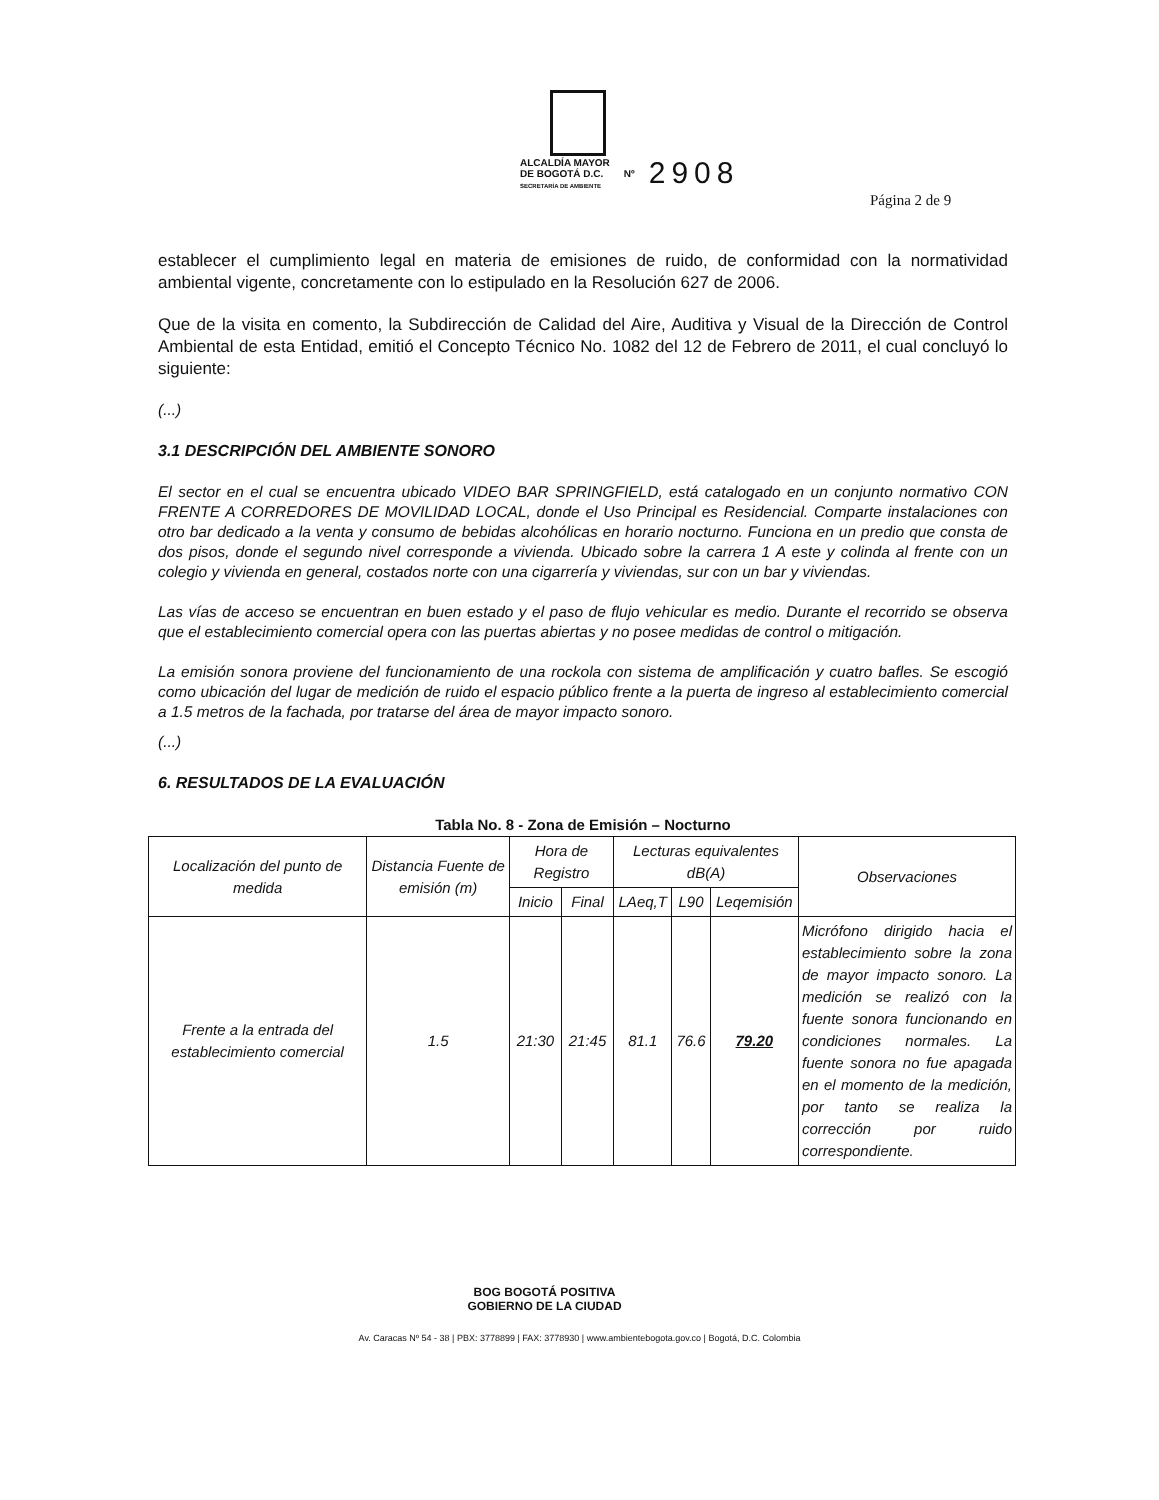ALCALDÍA MAYOR
DE BOGOTÁ D.C.
SECRETARÍA DE AMBIENTE Nº 2908
Página 2 de 9
establecer el cumplimiento legal en materia de emisiones de ruido, de conformidad con la normatividad ambiental vigente, concretamente con lo estipulado en la Resolución 627 de 2006.
Que de la visita en comento, la Subdirección de Calidad del Aire, Auditiva y Visual de la Dirección de Control Ambiental de esta Entidad, emitió el Concepto Técnico No. 1082 del 12 de Febrero de 2011, el cual concluyó lo siguiente:
(...)
3.1 DESCRIPCIÓN DEL AMBIENTE SONORO
El sector en el cual se encuentra ubicado VIDEO BAR SPRINGFIELD, está catalogado en un conjunto normativo CON FRENTE A CORREDORES DE MOVILIDAD LOCAL, donde el Uso Principal es Residencial. Comparte instalaciones con otro bar dedicado a la venta y consumo de bebidas alcohólicas en horario nocturno. Funciona en un predio que consta de dos pisos, donde el segundo nivel corresponde a vivienda. Ubicado sobre la carrera 1 A este y colinda al frente con un colegio y vivienda en general, costados norte con una cigarrería y viviendas, sur con un bar y viviendas.
Las vías de acceso se encuentran en buen estado y el paso de flujo vehicular es medio. Durante el recorrido se observa que el establecimiento comercial opera con las puertas abiertas y no posee medidas de control o mitigación.
La emisión sonora proviene del funcionamiento de una rockola con sistema de amplificación y cuatro bafles. Se escogió como ubicación del lugar de medición de ruido el espacio público frente a la puerta de ingreso al establecimiento comercial a 1.5 metros de la fachada, por tratarse del área de mayor impacto sonoro.
(...)
6. RESULTADOS DE LA EVALUACIÓN
Tabla No. 8 - Zona de Emisión – Nocturno
| Localización del punto de medida | Distancia Fuente de emisión (m) | Hora de Registro | | Lecturas equivalentes dB(A) | | | Observaciones |
| --- | --- | --- | --- | --- | --- | --- | --- |
| | | Inicio | Final | LAeq,T | L90 | Leqemisión | |
| Frente a la entrada del establecimiento comercial | 1.5 | 21:30 | 21:45 | 81.1 | 76.6 | 79.20 | Micrófono dirigido hacia el establecimiento sobre la zona de mayor impacto sonoro. La medición se realizó con la fuente sonora funcionando en condiciones normales. La fuente sonora no fue apagada en el momento de la medición, por tanto se realiza la corrección por ruido correspondiente. |
BOG BOGOTÁ POSITIVA
GOBIERNO DE LA CIUDAD
Av. Caracas Nº 54 - 38 | PBX: 3778899 | FAX: 3778930 | www.ambientebogota.gov.co | Bogotá, D.C. Colombia